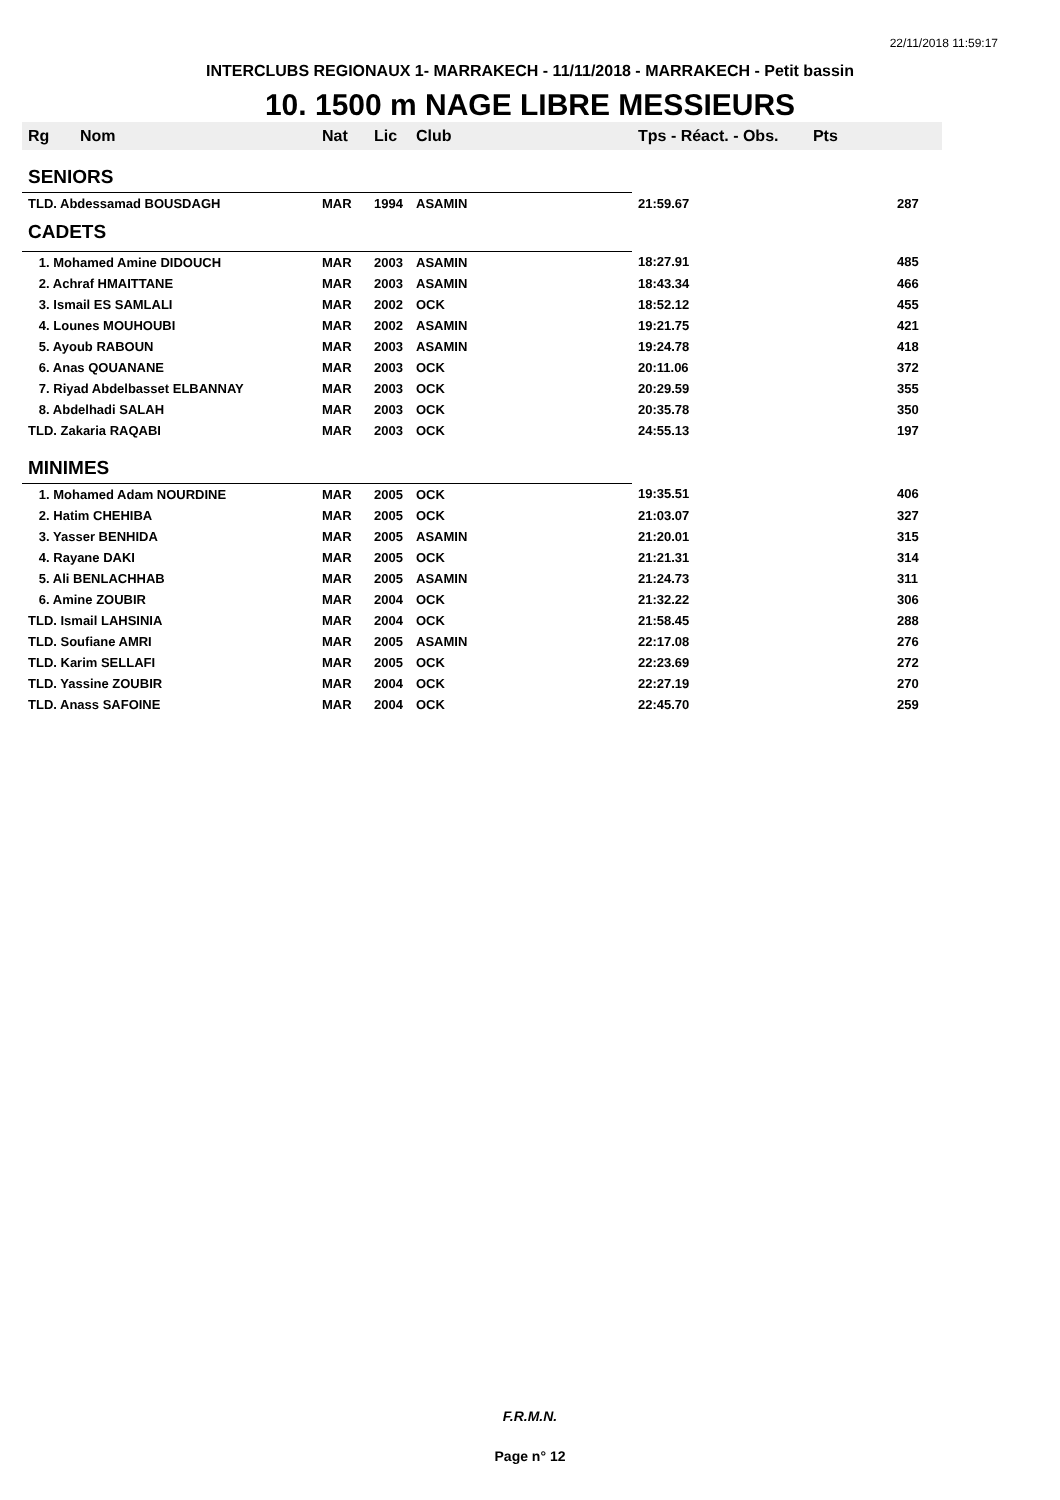22/11/2018 11:59:17
INTERCLUBS REGIONAUX 1- MARRAKECH - 11/11/2018 - MARRAKECH - Petit bassin
10. 1500 m NAGE LIBRE MESSIEURS
| Rg | Nom | Nat | Lic | Club | Tps - Réact. - Obs. | Pts |
| --- | --- | --- | --- | --- | --- | --- |
| SENIORS | | | | | | |
| TLD. Abdessamad BOUSDAGH | | MAR | 1994 | ASAMIN | 21:59.67 | 287 |
| CADETS | | | | | | |
| 1. Mohamed Amine DIDOUCH | | MAR | 2003 | ASAMIN | 18:27.91 | 485 |
| 2. Achraf HMAITTANE | | MAR | 2003 | ASAMIN | 18:43.34 | 466 |
| 3. Ismail ES SAMLALI | | MAR | 2002 | OCK | 18:52.12 | 455 |
| 4. Lounes MOUHOUBI | | MAR | 2002 | ASAMIN | 19:21.75 | 421 |
| 5. Ayoub RABOUN | | MAR | 2003 | ASAMIN | 19:24.78 | 418 |
| 6. Anas QOUANANE | | MAR | 2003 | OCK | 20:11.06 | 372 |
| 7. Riyad Abdelbasset ELBANNAY | | MAR | 2003 | OCK | 20:29.59 | 355 |
| 8. Abdelhadi SALAH | | MAR | 2003 | OCK | 20:35.78 | 350 |
| TLD. Zakaria RAQABI | | MAR | 2003 | OCK | 24:55.13 | 197 |
| MINIMES | | | | | | |
| 1. Mohamed Adam NOURDINE | | MAR | 2005 | OCK | 19:35.51 | 406 |
| 2. Hatim CHEHIBA | | MAR | 2005 | OCK | 21:03.07 | 327 |
| 3. Yasser BENHIDA | | MAR | 2005 | ASAMIN | 21:20.01 | 315 |
| 4. Rayane DAKI | | MAR | 2005 | OCK | 21:21.31 | 314 |
| 5. Ali BENLACHHAB | | MAR | 2005 | ASAMIN | 21:24.73 | 311 |
| 6. Amine ZOUBIR | | MAR | 2004 | OCK | 21:32.22 | 306 |
| TLD. Ismail LAHSINIA | | MAR | 2004 | OCK | 21:58.45 | 288 |
| TLD. Soufiane AMRI | | MAR | 2005 | ASAMIN | 22:17.08 | 276 |
| TLD. Karim SELLAFI | | MAR | 2005 | OCK | 22:23.69 | 272 |
| TLD. Yassine ZOUBIR | | MAR | 2004 | OCK | 22:27.19 | 270 |
| TLD. Anass SAFOINE | | MAR | 2004 | OCK | 22:45.70 | 259 |
F.R.M.N.
Page n° 12